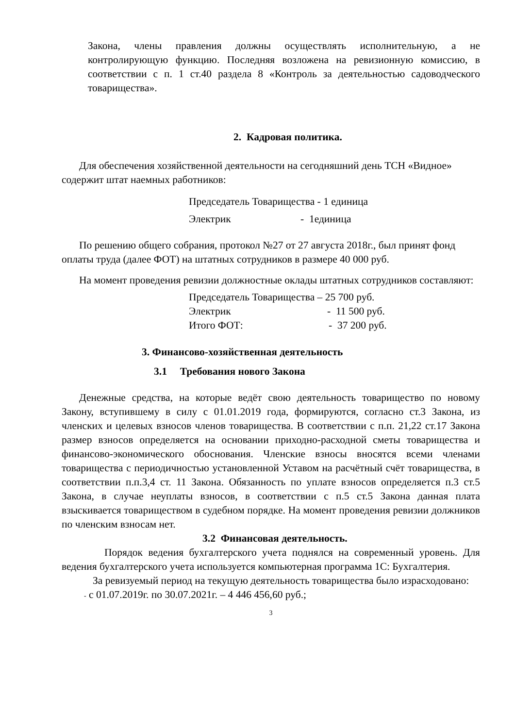Закона, члены правления должны осуществлять исполнительную, а не контролирующую функцию. Последняя возложена на ревизионную комиссию, в соответствии с п. 1 ст.40 раздела 8 «Контроль за деятельностью садоводческого товарищества».
2. Кадровая политика.
Для обеспечения хозяйственной деятельности на сегодняшний день ТСН «Видное» содержит штат наемных работников:
Председатель Товарищества - 1 единица
Электрик - 1единица
По решению общего собрания, протокол №27 от 27 августа 2018г., был принят фонд оплаты труда (далее ФОТ) на штатных сотрудников в размере 40 000 руб.
На момент проведения ревизии должностные оклады штатных сотрудников составляют:
Председатель Товарищества – 25 700 руб.
Электрик - 11 500 руб.
Итого ФОТ: - 37 200 руб.
3. Финансово-хозяйственная деятельность
3.1 Требования нового Закона
Денежные средства, на которые ведёт свою деятельность товарищество по новому Закону, вступившему в силу с 01.01.2019 года, формируются, согласно ст.3 Закона, из членских и целевых взносов членов товарищества. В соответствии с п.п. 21,22 ст.17 Закона размер взносов определяется на основании приходно-расходной сметы товарищества и финансово-экономического обоснования. Членские взносы вносятся всеми членами товарищества с периодичностью установленной Уставом на расчётный счёт товарищества, в соответствии п.п.3,4 ст. 11 Закона. Обязанность по уплате взносов определяется п.3 ст.5 Закона, в случае неуплаты взносов, в соответствии с п.5 ст.5 Закона данная плата взыскивается товариществом в судебном порядке. На момент проведения ревизии должников по членским взносам нет.
3.2 Финансовая деятельность.
Порядок ведения бухгалтерского учета поднялся на современный уровень. Для ведения бухгалтерского учета используется компьютерная программа 1С: Бухгалтерия.
За ревизуемый период на текущую деятельность товарищества было израсходовано:
- с 01.07.2019г. по 30.07.2021г. – 4 446 456,60 руб.;
3